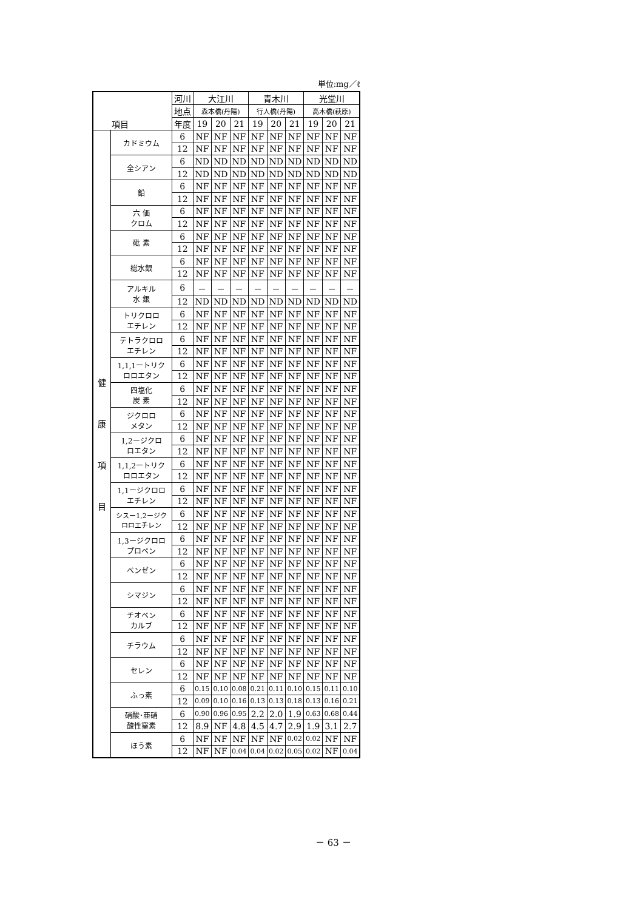単位:mg／ℓ
| 項目 | | 河川 | 大江川 | | | 青木川 | | | 光堂川 | | |
| --- | --- | --- | --- | --- | --- | --- | --- | --- | --- | --- | --- |
| | | 地点 | 森本橋(丹陽) | | | 行人橋(丹陽) | | | 高木橋(萩原) | | |
| | | 年度 | 19 | 20 | 21 | 19 | 20 | 21 | 19 | 20 | 21 |
| 健 康 項 目 | カドミウム | 6 | NF | NF | NF | NF | NF | NF | NF | NF | NF |
| | | 12 | NF | NF | NF | NF | NF | NF | NF | NF | NF |
| | 全シアン | 6 | ND | ND | ND | ND | ND | ND | ND | ND | ND |
| | | 12 | ND | ND | ND | ND | ND | ND | ND | ND | ND |
| | 鉛 | 6 | NF | NF | NF | NF | NF | NF | NF | NF | NF |
| | | 12 | NF | NF | NF | NF | NF | NF | NF | NF | NF |
| | 六 価 クロム | 6 | NF | NF | NF | NF | NF | NF | NF | NF | NF |
| | | 12 | NF | NF | NF | NF | NF | NF | NF | NF | NF |
| | 砒 素 | 6 | NF | NF | NF | NF | NF | NF | NF | NF | NF |
| | | 12 | NF | NF | NF | NF | NF | NF | NF | NF | NF |
| | 総水銀 | 6 | NF | NF | NF | NF | NF | NF | NF | NF | NF |
| | | 12 | NF | NF | NF | NF | NF | NF | NF | NF | NF |
| | アルキル 水 銀 | 6 | － | － | － | － | － | － | － | － | － |
| | | 12 | ND | ND | ND | ND | ND | ND | ND | ND | ND |
| | トリクロロ エチレン | 6 | NF | NF | NF | NF | NF | NF | NF | NF | NF |
| | | 12 | NF | NF | NF | NF | NF | NF | NF | NF | NF |
| | テトラクロロ エチレン | 6 | NF | NF | NF | NF | NF | NF | NF | NF | NF |
| | | 12 | NF | NF | NF | NF | NF | NF | NF | NF | NF |
| | 1,1,1ートリク ロロエタン | 6 | NF | NF | NF | NF | NF | NF | NF | NF | NF |
| | | 12 | NF | NF | NF | NF | NF | NF | NF | NF | NF |
| | 四塩化 炭 素 | 6 | NF | NF | NF | NF | NF | NF | NF | NF | NF |
| | | 12 | NF | NF | NF | NF | NF | NF | NF | NF | NF |
| | ジクロロ メタン | 6 | NF | NF | NF | NF | NF | NF | NF | NF | NF |
| | | 12 | NF | NF | NF | NF | NF | NF | NF | NF | NF |
| | 1,2ージクロ ロエタン | 6 | NF | NF | NF | NF | NF | NF | NF | NF | NF |
| | | 12 | NF | NF | NF | NF | NF | NF | NF | NF | NF |
| | 1,1,2ートリク ロロエタン | 6 | NF | NF | NF | NF | NF | NF | NF | NF | NF |
| | | 12 | NF | NF | NF | NF | NF | NF | NF | NF | NF |
| | 1,1ージクロロ エチレン | 6 | NF | NF | NF | NF | NF | NF | NF | NF | NF |
| | | 12 | NF | NF | NF | NF | NF | NF | NF | NF | NF |
| | シスー1,2ージク ロロエチレン | 6 | NF | NF | NF | NF | NF | NF | NF | NF | NF |
| | | 12 | NF | NF | NF | NF | NF | NF | NF | NF | NF |
| | 1,3ージクロロ プロペン | 6 | NF | NF | NF | NF | NF | NF | NF | NF | NF |
| | | 12 | NF | NF | NF | NF | NF | NF | NF | NF | NF |
| | ベンゼン | 6 | NF | NF | NF | NF | NF | NF | NF | NF | NF |
| | | 12 | NF | NF | NF | NF | NF | NF | NF | NF | NF |
| | シマジン | 6 | NF | NF | NF | NF | NF | NF | NF | NF | NF |
| | | 12 | NF | NF | NF | NF | NF | NF | NF | NF | NF |
| | チオベン カルブ | 6 | NF | NF | NF | NF | NF | NF | NF | NF | NF |
| | | 12 | NF | NF | NF | NF | NF | NF | NF | NF | NF |
| | チラウム | 6 | NF | NF | NF | NF | NF | NF | NF | NF | NF |
| | | 12 | NF | NF | NF | NF | NF | NF | NF | NF | NF |
| | セレン | 6 | NF | NF | NF | NF | NF | NF | NF | NF | NF |
| | | 12 | NF | NF | NF | NF | NF | NF | NF | NF | NF |
| | ふっ素 | 6 | 0.15 | 0.10 | 0.08 | 0.21 | 0.11 | 0.10 | 0.15 | 0.11 | 0.10 |
| | | 12 | 0.09 | 0.10 | 0.16 | 0.13 | 0.13 | 0.18 | 0.13 | 0.16 | 0.21 |
| | 硝酸･亜硝 酸性窒素 | 6 | 0.90 | 0.96 | 0.95 | 2.2 | 2.0 | 1.9 | 0.63 | 0.68 | 0.44 |
| | | 12 | 8.9 | NF | 4.8 | 4.5 | 4.7 | 2.9 | 1.9 | 3.1 | 2.7 |
| | ほう素 | 6 | NF | NF | NF | NF | NF | 0.02 | 0.02 | NF | NF |
| | | 12 | NF | NF | 0.04 | 0.04 | 0.02 | 0.05 | 0.02 | NF | 0.04 |
－ 63 －